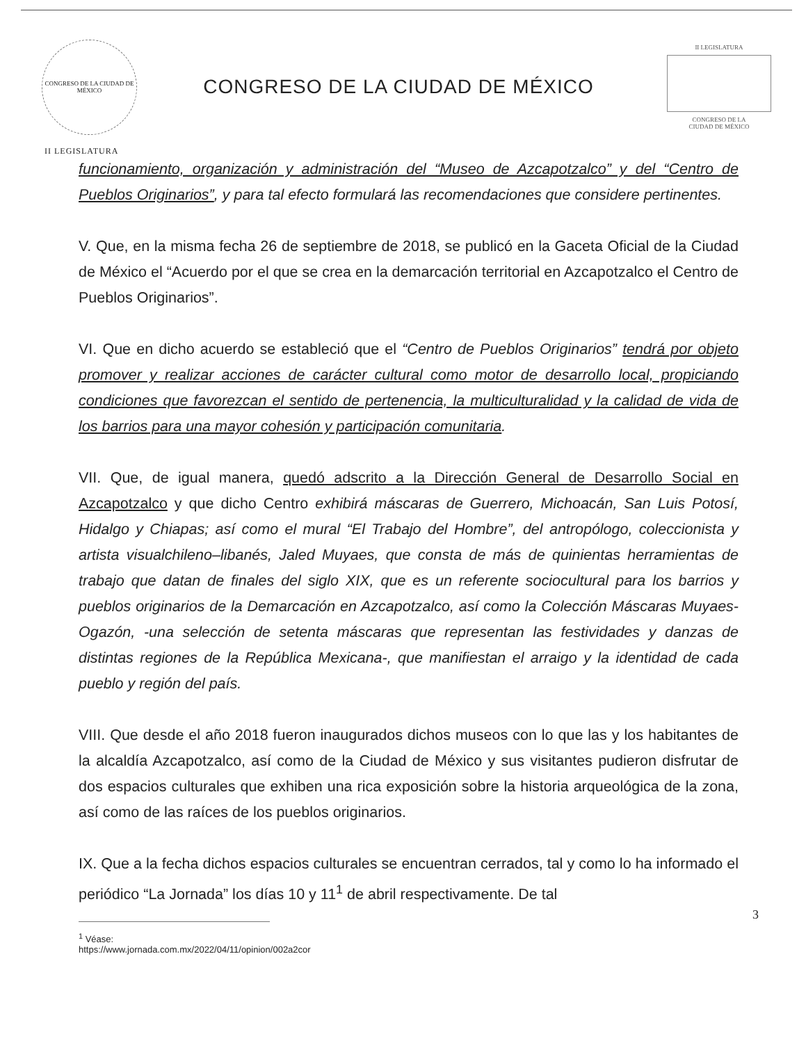CONGRESO DE LA CIUDAD DE MÉXICO
CONGRESO DE LA CIUDAD DE MÉXICO
II LEGISLATURA
CONGRESO DE LA
CIUDAD DE MÉXICO
II LEGISLATURA
funcionamiento, organización y administración del “Museo de Azcapotzalco” y del “Centro de Pueblos Originarios”, y para tal efecto formulará las recomendaciones que considere pertinentes.
V. Que, en la misma fecha 26 de septiembre de 2018, se publicó en la Gaceta Oficial de la Ciudad de México el “Acuerdo por el que se crea en la demarcación territorial en Azcapotzalco el Centro de Pueblos Originarios”.
VI. Que en dicho acuerdo se estableció que el “Centro de Pueblos Originarios” tendrá por objeto promover y realizar acciones de carácter cultural como motor de desarrollo local, propiciando condiciones que favorezcan el sentido de pertenencia, la multiculturalidad y la calidad de vida de los barrios para una mayor cohesión y participación comunitaria.
VII. Que, de igual manera, quedó adscrito a la Dirección General de Desarrollo Social en Azcapotzalco y que dicho Centro exhibirá máscaras de Guerrero, Michoacán, San Luis Potosí, Hidalgo y Chiapas; así como el mural “El Trabajo del Hombre”, del antropólogo, coleccionista y artista visualchileno–libanés, Jaled Muyaes, que consta de más de quinientas herramientas de trabajo que datan de finales del siglo XIX, que es un referente sociocultural para los barrios y pueblos originarios de la Demarcación en Azcapotzalco, así como la Colección Máscaras Muyaes-Ogazón, -una selección de setenta máscaras que representan las festividades y danzas de distintas regiones de la República Mexicana-, que manifiestan el arraigo y la identidad de cada pueblo y región del país.
VIII. Que desde el año 2018 fueron inaugurados dichos museos con lo que las y los habitantes de la alcaldía Azcapotzalco, así como de la Ciudad de México y sus visitantes pudieron disfrutar de dos espacios culturales que exhiben una rica exposición sobre la historia arqueológica de la zona, así como de las raíces de los pueblos originarios.
IX. Que a la fecha dichos espacios culturales se encuentran cerrados, tal y como lo ha informado el periódico “La Jornada” los días 10 y 11<sup>1</sup> de abril respectivamente. De tal
<sup>1</sup> Véase: https://www.jornada.com.mx/2022/04/11/opinion/002a2cor
3